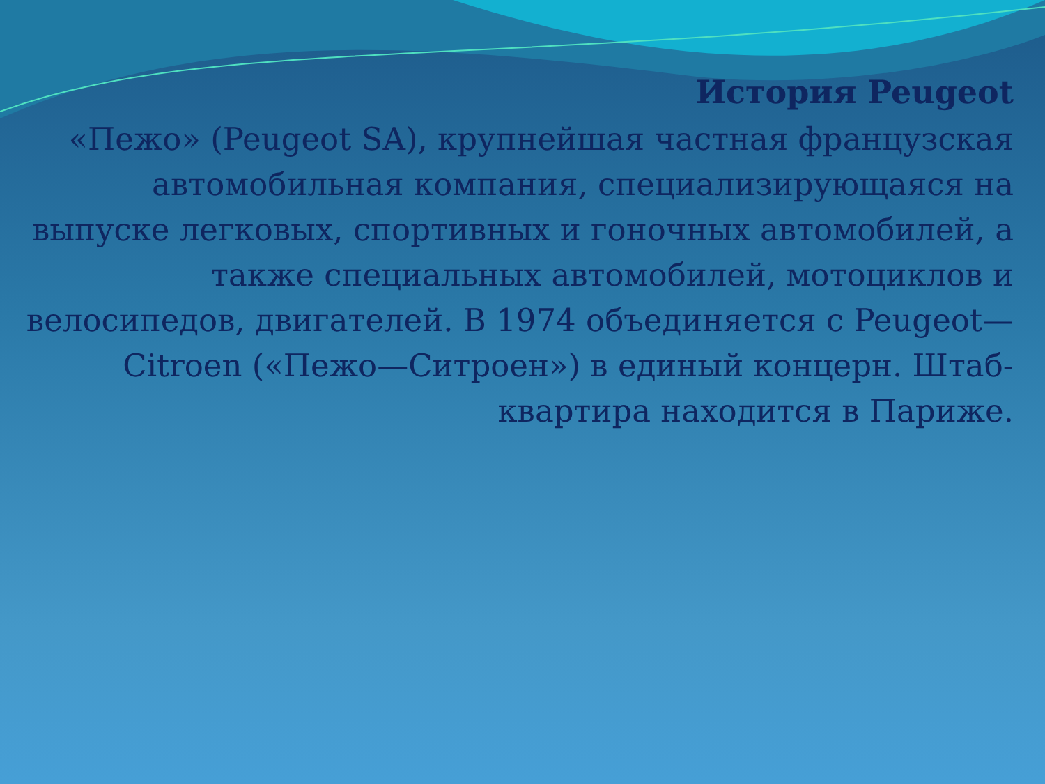История Peugeot
«Пежо» (Peugeot SA), крупнейшая частная французская автомобильная компания, специализирующаяся на выпуске легковых, спортивных и гоночных автомобилей, а также специальных автомобилей, мотоциклов и велосипедов, двигателей. В 1974 объединяется с Peugeot—Citroen («Пежо—Ситроен») в единый концерн. Штаб-квартира находится в Париже.